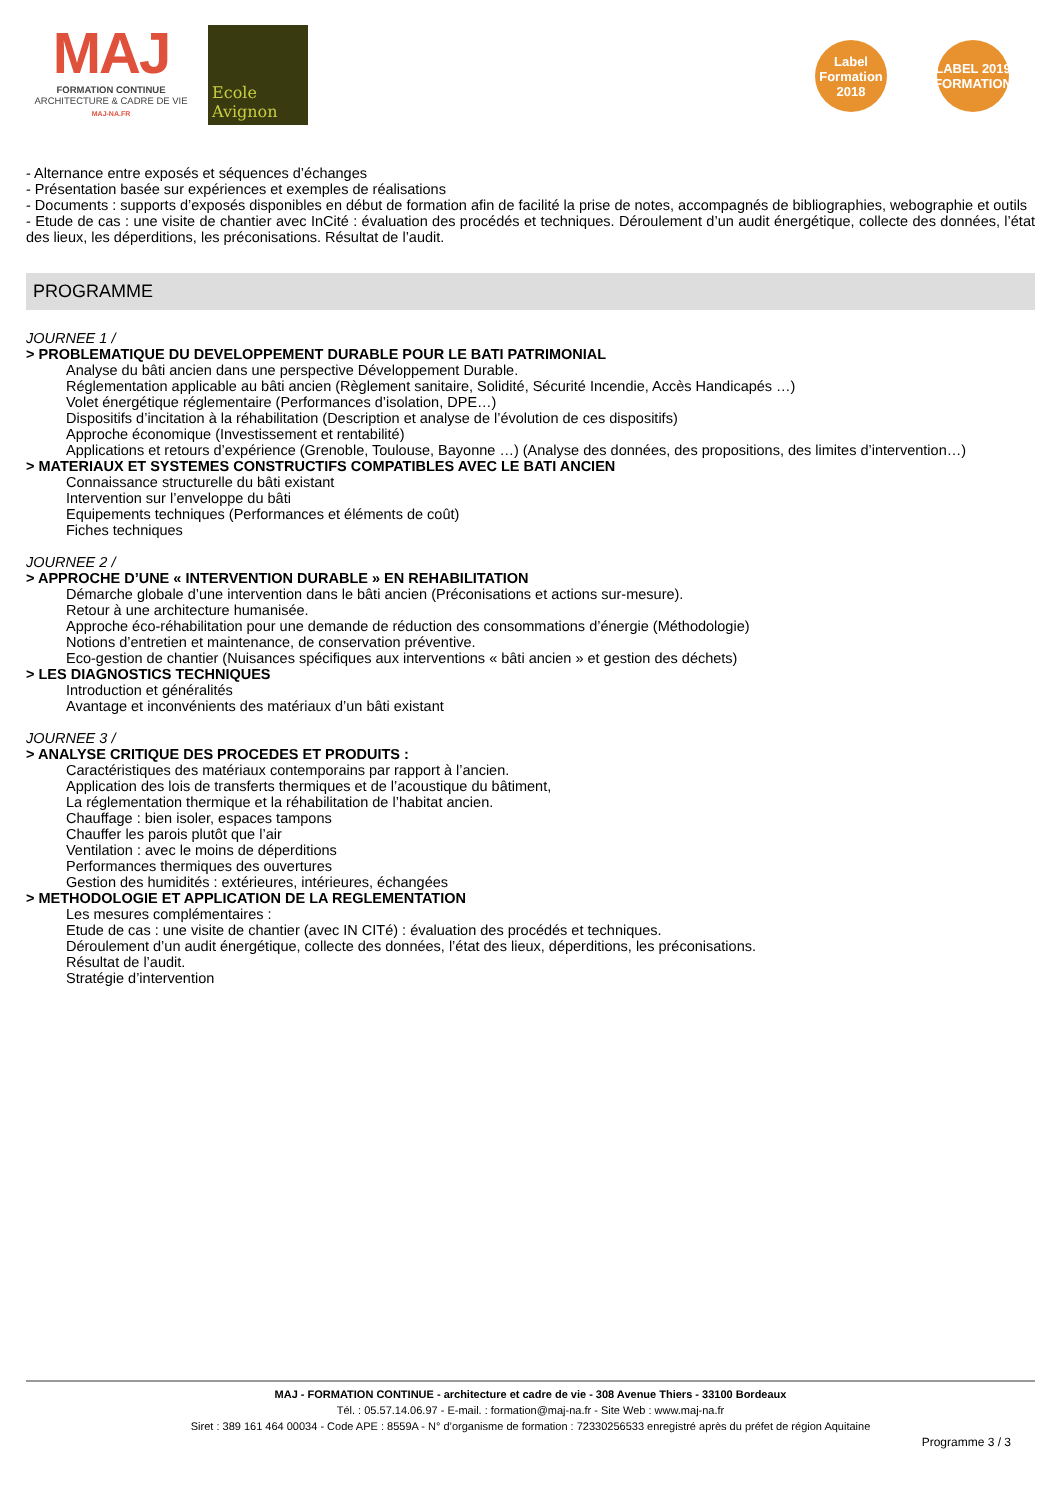MAJ
FORMATION CONTINUE
ARCHITECTURE & CADRE DE VIE
MAJ-NA.FR
Ecole Avignon
Label Formation 2018
LABEL 2019 FORMATION
- Alternance entre exposés et séquences d’échanges
- Présentation basée sur expériences et exemples de réalisations
- Documents : supports d’exposés disponibles en début de formation afin de facilité la prise de notes, accompagnés de bibliographies, webographie et outils
- Etude de cas : une visite de chantier avec InCité : évaluation des procédés et techniques. Déroulement d’un audit énergétique, collecte des données, l’état des lieux, les déperditions, les préconisations. Résultat de l’audit.
PROGRAMME
JOURNEE 1 /
> PROBLEMATIQUE DU DEVELOPPEMENT DURABLE POUR LE BATI PATRIMONIAL
Analyse du bâti ancien dans une perspective Développement Durable.
Réglementation applicable au bâti ancien (Règlement sanitaire, Solidité, Sécurité Incendie, Accès Handicapés …)
Volet énergétique réglementaire (Performances d’isolation, DPE…)
Dispositifs d’incitation à la réhabilitation (Description et analyse de l’évolution de ces dispositifs)
Approche économique (Investissement et rentabilité)
Applications et retours d’expérience (Grenoble, Toulouse, Bayonne …) (Analyse des données, des propositions, des limites d’intervention…)
> MATERIAUX ET SYSTEMES CONSTRUCTIFS COMPATIBLES AVEC LE BATI ANCIEN
Connaissance structurelle du bâti existant
Intervention sur l’enveloppe du bâti
Equipements techniques (Performances et éléments de coût)
Fiches techniques
JOURNEE 2 /
> APPROCHE D’UNE « INTERVENTION DURABLE » EN REHABILITATION
Démarche globale d’une intervention dans le bâti ancien (Préconisations et actions sur-mesure).
Retour à une architecture humanisée.
Approche éco-réhabilitation pour une demande de réduction des consommations d’énergie (Méthodologie)
Notions d’entretien et maintenance, de conservation préventive.
Eco-gestion de chantier (Nuisances spécifiques aux interventions « bâti ancien » et gestion des déchets)
> LES DIAGNOSTICS TECHNIQUES
Introduction et généralités
Avantage et inconvénients des matériaux d’un bâti existant
JOURNEE 3 /
> ANALYSE CRITIQUE DES PROCEDES ET PRODUITS :
Caractéristiques des matériaux contemporains par rapport à l’ancien.
Application des lois de transferts thermiques et de l’acoustique du bâtiment,
La réglementation thermique et la réhabilitation de l’habitat ancien.
Chauffage : bien isoler, espaces tampons
Chauffer les parois plutôt que l’air
Ventilation : avec le moins de déperditions
Performances thermiques des ouvertures
Gestion des humidités : extérieures, intérieures, échangées
> METHODOLOGIE ET APPLICATION DE LA REGLEMENTATION
Les mesures complémentaires :
Etude de cas : une visite de chantier (avec IN CITé) : évaluation des procédés et techniques.
Déroulement d’un audit énergétique, collecte des données, l’état des lieux, déperditions, les préconisations.
Résultat de l’audit.
Stratégie d’intervention
MAJ - FORMATION CONTINUE - architecture et cadre de vie - 308 Avenue Thiers - 33100 Bordeaux
Tél. : 05.57.14.06.97 - E-mail. : formation@maj-na.fr - Site Web : www.maj-na.fr
Siret : 389 161 464 00034 - Code APE : 8559A - N° d’organisme de formation : 72330256533 enregistré après du préfet de région Aquitaine
Programme 3 / 3